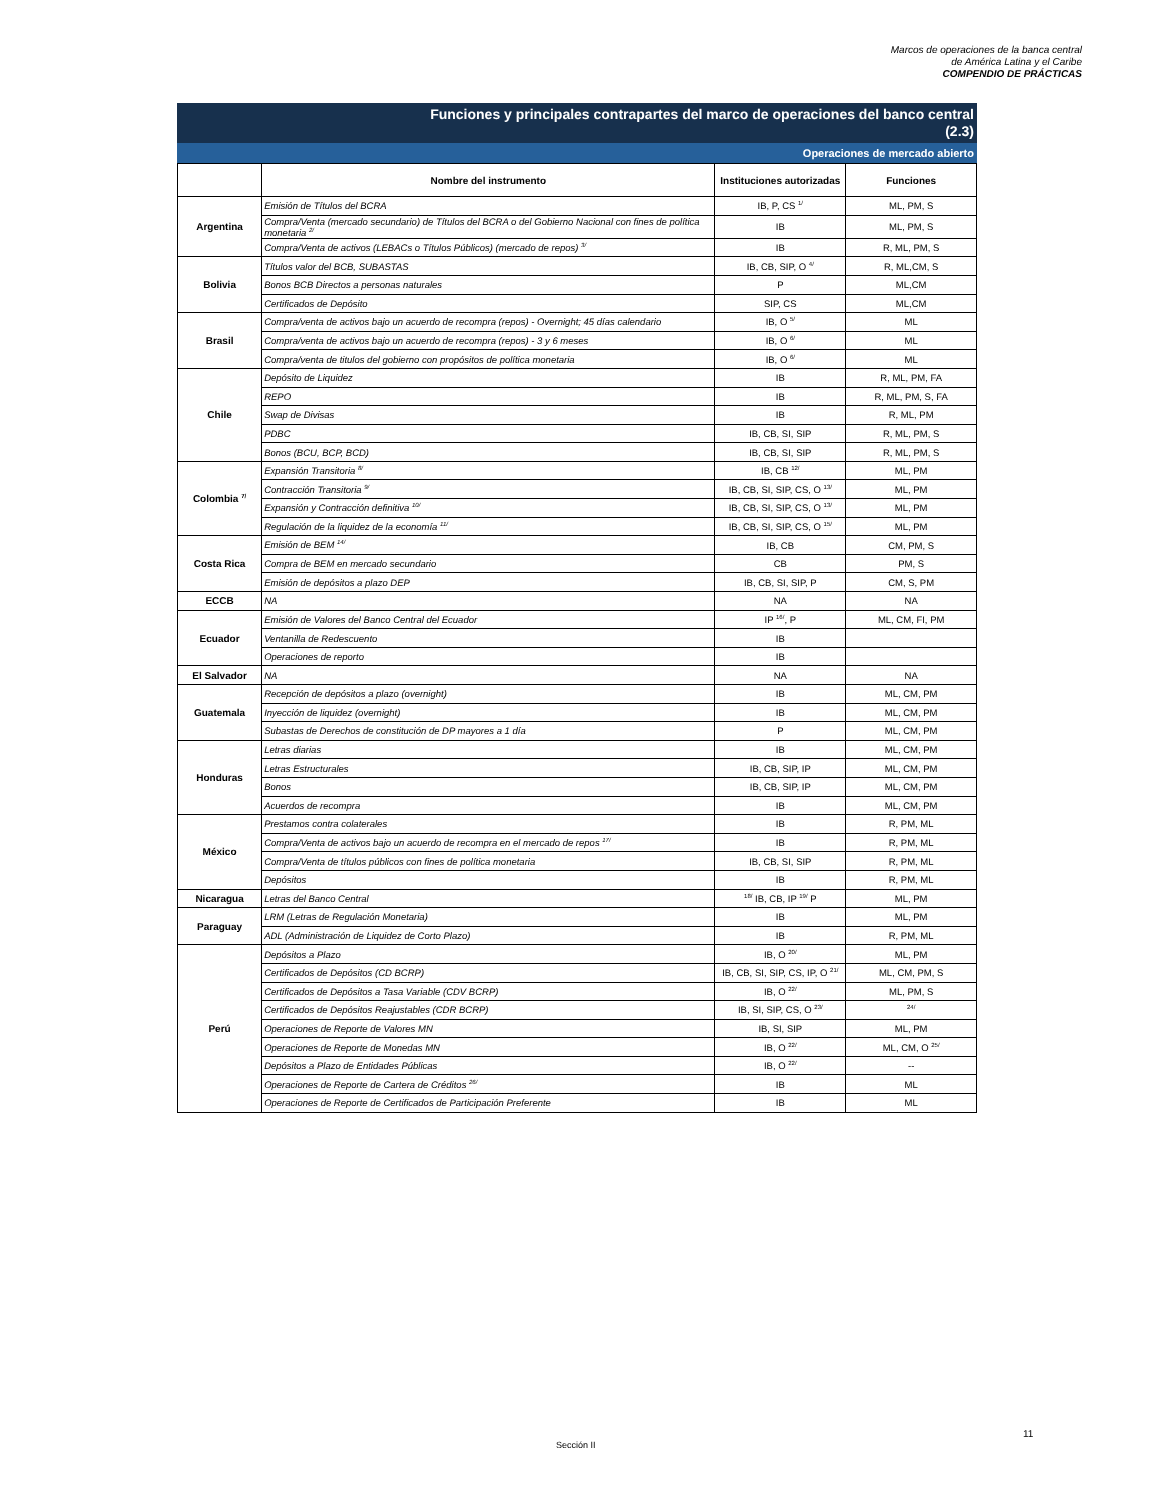Marcos de operaciones de la banca central
de América Latina y el Caribe
COMPENDIO DE PRÁCTICAS
Funciones y principales contrapartes del marco de operaciones del banco central
(2.3)
Operaciones de mercado abierto
| | Nombre del instrumento | Instituciones autorizadas | Funciones |
| --- | --- | --- | --- |
| Argentina | Emisión de Títulos del BCRA | IB, P, CS <sup>1/</sup> | ML, PM, S |
| | Compra/Venta (mercado secundario) de Títulos del BCRA o del Gobierno Nacional con fines de política monetaria <sup>2/</sup> | IB | ML, PM, S |
| | Compra/Venta de activos (LEBACs o Títulos Públicos) (mercado de repos) <sup>3/</sup> | IB | R, ML, PM, S |
| Bolivia | Títulos valor del BCB, SUBASTAS | IB, CB, SIP, O <sup>4/</sup> | R, ML,CM, S |
| | Bonos BCB Directos a personas naturales | P | ML,CM |
| | Certificados de Depósito | SIP, CS | ML,CM |
| Brasil | Compra/venta de activos bajo un acuerdo de recompra (repos) - Overnight; 45 días calendario | IB, O <sup>5/</sup> | ML |
| | Compra/venta de activos bajo un acuerdo de recompra (repos) - 3 y 6 meses | IB, O <sup>6/</sup> | ML |
| | Compra/venta de titulos del gobierno con propósitos de política monetaria | IB, O <sup>6/</sup> | ML |
| Chile | Depósito de Liquidez | IB | R, ML, PM, FA |
| | REPO | IB | R, ML, PM, S, FA |
| | Swap de Divisas | IB | R, ML, PM |
| | PDBC | IB, CB, SI, SIP | R, ML, PM, S |
| | Bonos (BCU, BCP, BCD) | IB, CB, SI, SIP | R, ML, PM, S |
| Colombia <sup>7/</sup> | Expansión Transitoria <sup>8/</sup> | IB, CB <sup>12/</sup> | ML, PM |
| | Contracción Transitoria <sup>9/</sup> | IB, CB, SI, SIP, CS, O <sup>13/</sup> | ML, PM |
| | Expansión y Contracción definitiva <sup>10/</sup> | IB, CB, SI, SIP, CS, O <sup>13/</sup> | ML, PM |
| | Regulación de la liquidez de la economía <sup>11/</sup> | IB, CB, SI, SIP, CS, O <sup>15/</sup> | ML, PM |
| Costa Rica | Emisión de BEM <sup>14/</sup> | IB, CB | CM, PM, S |
| | Compra de BEM en mercado secundario | CB | PM, S |
| | Emisión de depósitos a plazo DEP | IB, CB, SI, SIP, P | CM, S, PM |
| ECCB | NA | NA | NA |
| Ecuador | Emisión de Valores del Banco Central del Ecuador | IP <sup>16/</sup>, P | ML, CM, FI, PM |
| | Ventanilla de Redescuento | IB | |
| | Operaciones de reporto | IB | |
| El Salvador | NA | NA | NA |
| Guatemala | Recepción de depósitos a plazo (overnight) | IB | ML, CM, PM |
| | Inyección de liquidez (overnight) | IB | ML, CM, PM |
| | Subastas de Derechos de constitución de DP mayores a 1 día | P | ML, CM, PM |
| Honduras | Letras diarias | IB | ML, CM, PM |
| | Letras Estructurales | IB, CB, SIP, IP | ML, CM, PM |
| | Bonos | IB, CB, SIP, IP | ML, CM, PM |
| | Acuerdos de recompra | IB | ML, CM, PM |
| México | Prestamos contra colaterales | IB | R, PM, ML |
| | Compra/Venta de activos bajo un acuerdo de recompra en el mercado de repos <sup>17/</sup> | IB | R, PM, ML |
| | Compra/Venta de títulos públicos con fines de política monetaria | IB, CB, SI, SIP | R, PM, ML |
| | Depósitos | IB | R, PM, ML |
| Nicaragua | Letras del Banco Central | <sup>18/</sup> IB, CB, IP <sup>19/</sup> P | ML, PM |
| Paraguay | LRM (Letras de Regulación Monetaria) | IB | ML, PM |
| | ADL (Administración de Liquidez de Corto Plazo) | IB | R, PM, ML |
| Perú | Depósitos a Plazo | IB, O <sup>20/</sup> | ML, PM |
| | Certificados de Depósitos (CD BCRP) | IB, CB, SI, SIP, CS, IP, O <sup>21/</sup> | ML, CM, PM, S |
| | Certificados de Depósitos a Tasa Variable (CDV BCRP) | IB, O <sup>22/</sup> | ML, PM, S |
| | Certificados de Depósitos Reajustables (CDR BCRP) | IB, SI, SIP, CS, O <sup>23/</sup> | <sup>24/</sup> |
| | Operaciones de Reporte de Valores MN | IB, SI, SIP | ML, PM |
| | Operaciones de Reporte de Monedas MN | IB, O <sup>22/</sup> | ML, CM, O <sup>25/</sup> |
| | Depósitos a Plazo de Entidades Públicas | IB, O <sup>22/</sup> | -- |
| | Operaciones de Reporte de Cartera de Créditos <sup>26/</sup> | IB | ML |
| | Operaciones de Reporte de Certificados de Participación Preferente | IB | ML |
11
Sección II